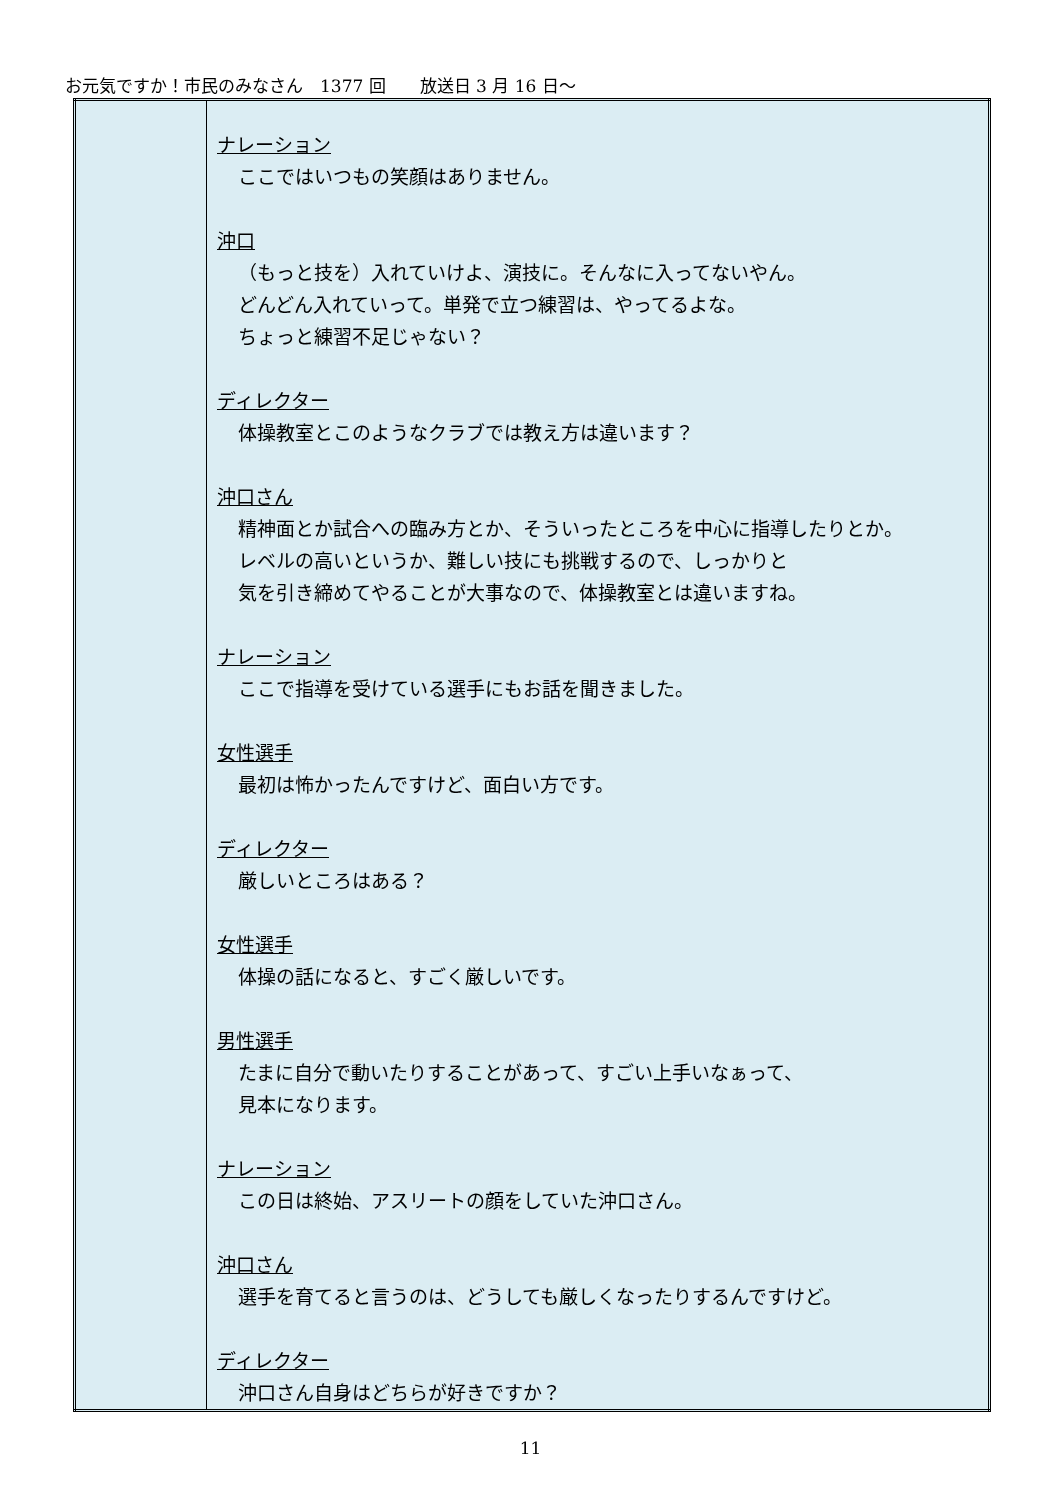お元気ですか！市民のみなさん　1377 回　　放送日 3 月 16 日～
| | ナレーション ここではいつもの笑顔はありません。 沖口 （もっと技を）入れていけよ、演技に。そんなに入ってないやん。 どんどん入れていって。単発で立つ練習は、やってるよな。 ちょっと練習不足じゃない？ ディレクター 体操教室とこのようなクラブでは教え方は違います？ 沖口さん 精神面とか試合への臨み方とか、そういったところを中心に指導したりとか。 レベルの高いというか、難しい技にも挑戦するので、しっかりと 気を引き締めてやることが大事なので、体操教室とは違いますね。 ナレーション ここで指導を受けている選手にもお話を聞きました。 女性選手 最初は怖かったんですけど、面白い方です。 ディレクター 厳しいところはある？ 女性選手 体操の話になると、すごく厳しいです。 男性選手 たまに自分で動いたりすることがあって、すごい上手いなぁって、 見本になります。 ナレーション この日は終始、アスリートの顔をしていた沖口さん。 沖口さん 選手を育てると言うのは、どうしても厳しくなったりするんですけど。 ディレクター 沖口さん自身はどちらが好きですか？ |
11